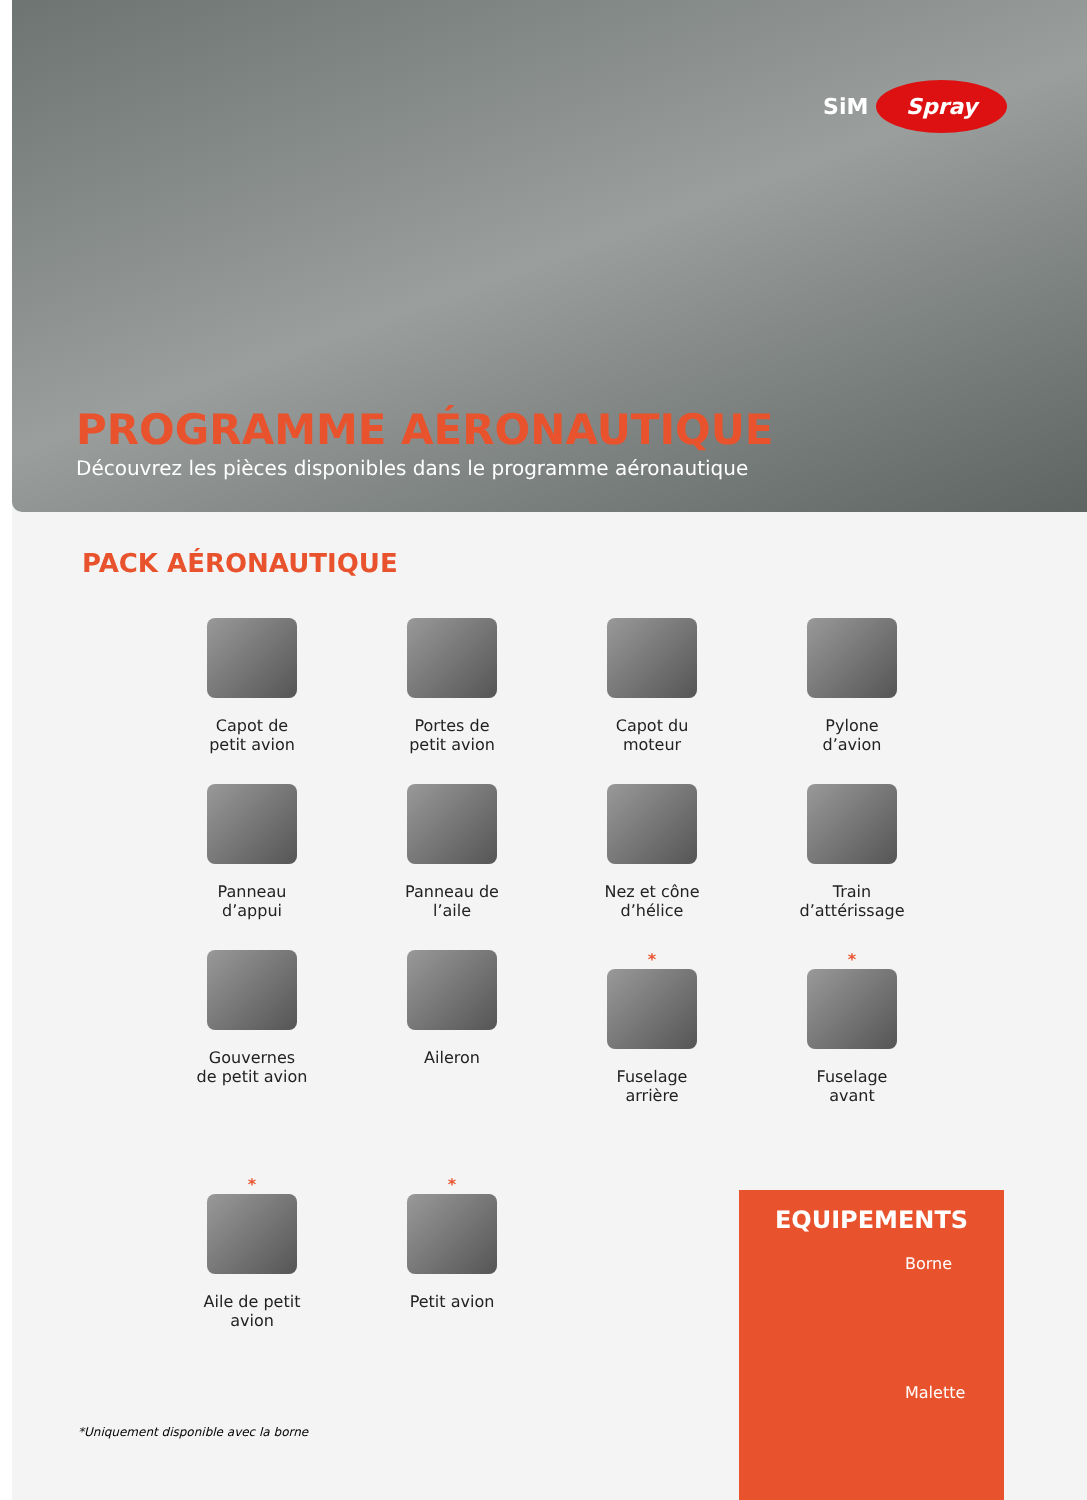SiM Spray
PROGRAMME AÉRONAUTIQUE
Découvrez les pièces disponibles dans le programme aéronautique
PACK AÉRONAUTIQUE
Capot de
petit avion
Portes de
petit avion
Capot du
moteur
Pylone
d’avion
Panneau
d’appui
Panneau de
l’aile
Nez et cône
d’hélice
Train
d’attérissage
Gouvernes
de petit avion
Aileron
*
Fuselage
arrière
*
Fuselage
avant
*
Aile de petit
avion
*
Petit avion
*Uniquement disponible avec la borne
EQUIPEMENTS
Borne
Malette